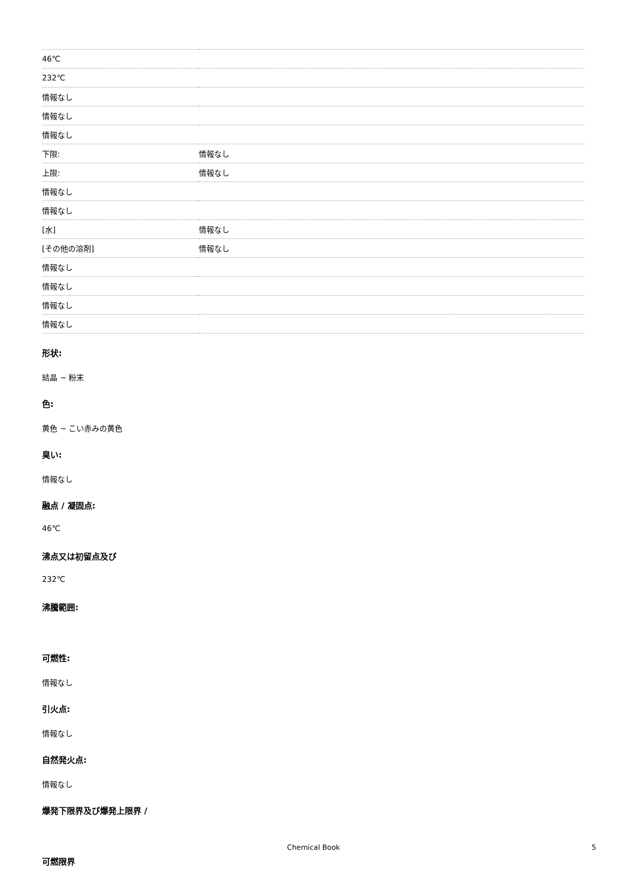| 46℃ | |
| 232℃ | |
| 情報なし | |
| 情報なし | |
| 情報なし | |
| 下限: | 情報なし |
| 上限: | 情報なし |
| 情報なし | |
| 情報なし | |
| [水] | 情報なし |
| [その他の溶剤] | 情報なし |
| 情報なし | |
| 情報なし | |
| 情報なし | |
| 情報なし | |
形状:
結晶 ~ 粉末
色:
黄色 ~ こい赤みの黄色
臭い:
情報なし
融点 / 凝固点:
46℃
沸点又は初留点及び
232℃
沸騰範囲:
可燃性:
情報なし
引火点:
情報なし
自然発火点:
情報なし
爆発下限界及び爆発上限界 /
可燃限界
Chemical Book 5